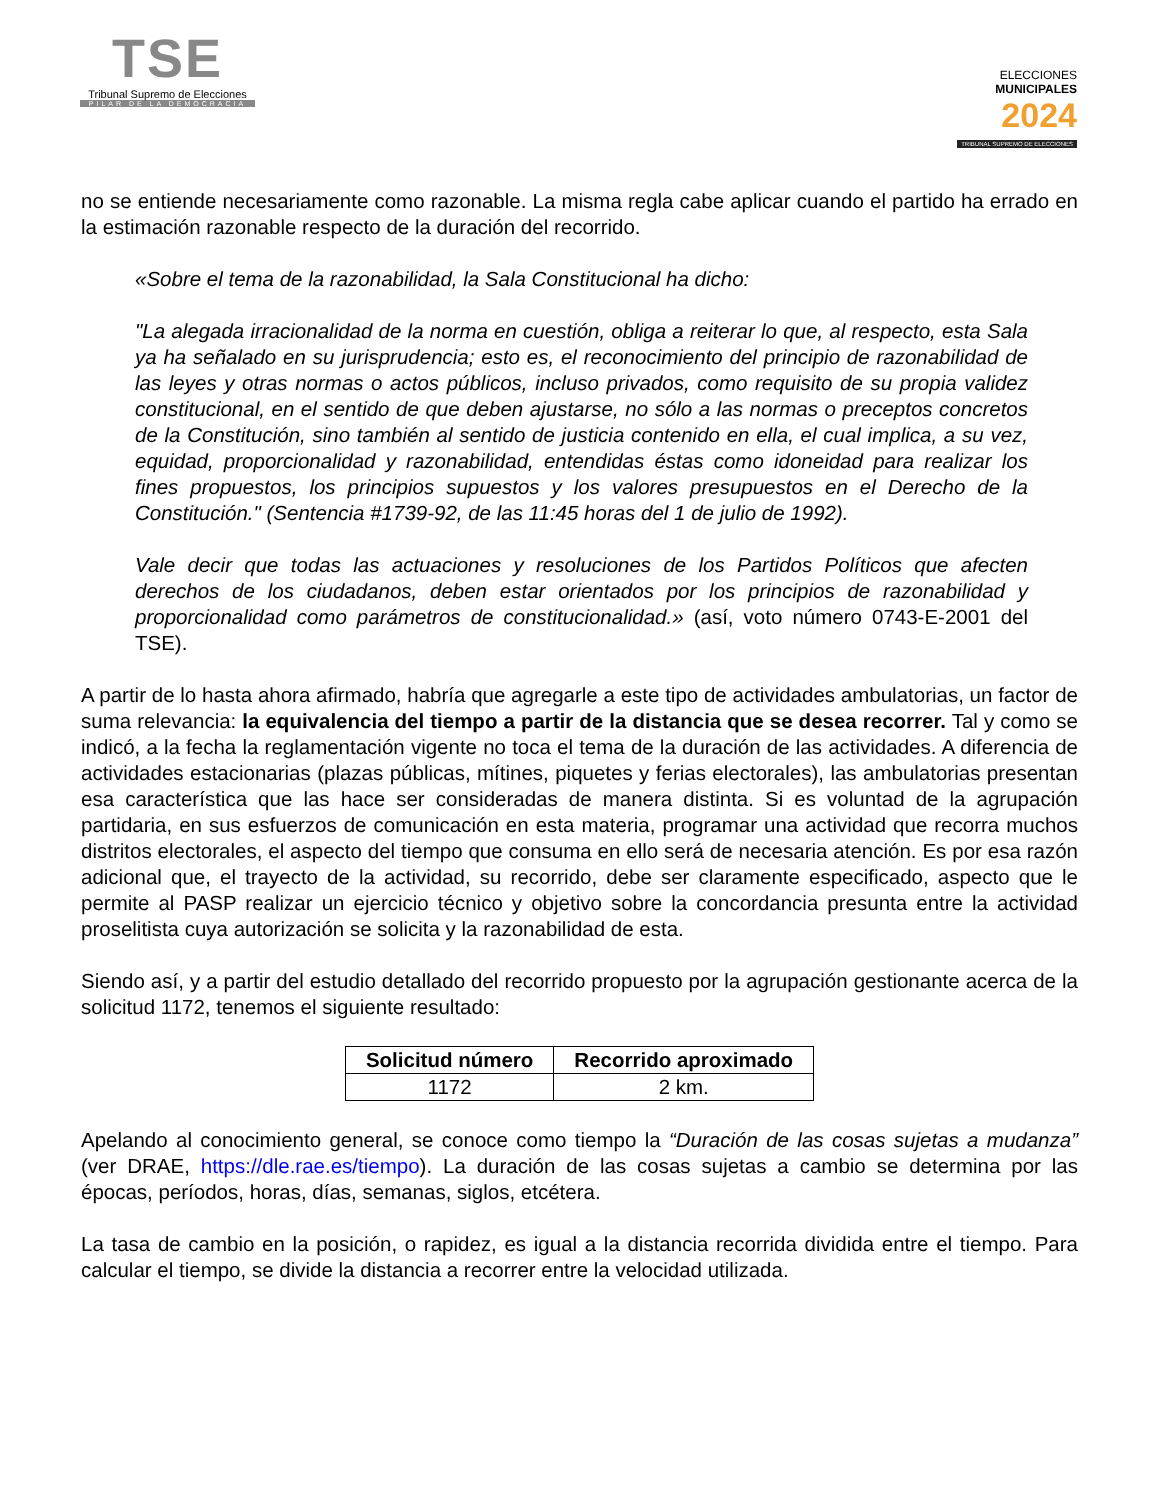TSE
Tribunal Supremo de Elecciones
PILAR DE LA DEMOCRACIA
ELECCIONES
MUNICIPALES
2024
TRIBUNAL SUPREMO DE ELECCIONES
no se entiende necesariamente como razonable. La misma regla cabe aplicar cuando el partido ha errado en la estimación razonable respecto de la duración del recorrido.
«Sobre el tema de la razonabilidad, la Sala Constitucional ha dicho:
"La alegada irracionalidad de la norma en cuestión, obliga a reiterar lo que, al respecto, esta Sala ya ha señalado en su jurisprudencia; esto es, el reconocimiento del principio de razonabilidad de las leyes y otras normas o actos públicos, incluso privados, como requisito de su propia validez constitucional, en el sentido de que deben ajustarse, no sólo a las normas o preceptos concretos de la Constitución, sino también al sentido de justicia contenido en ella, el cual implica, a su vez, equidad, proporcionalidad y razonabilidad, entendidas éstas como idoneidad para realizar los fines propuestos, los principios supuestos y los valores presupuestos en el Derecho de la Constitución." (Sentencia #1739-92, de las 11:45 horas del 1 de julio de 1992).
Vale decir que todas las actuaciones y resoluciones de los Partidos Políticos que afecten derechos de los ciudadanos, deben estar orientados por los principios de razonabilidad y proporcionalidad como parámetros de constitucionalidad.» (así, voto número 0743-E-2001 del TSE).
A partir de lo hasta ahora afirmado, habría que agregarle a este tipo de actividades ambulatorias, un factor de suma relevancia: la equivalencia del tiempo a partir de la distancia que se desea recorrer. Tal y como se indicó, a la fecha la reglamentación vigente no toca el tema de la duración de las actividades. A diferencia de actividades estacionarias (plazas públicas, mítines, piquetes y ferias electorales), las ambulatorias presentan esa característica que las hace ser consideradas de manera distinta. Si es voluntad de la agrupación partidaria, en sus esfuerzos de comunicación en esta materia, programar una actividad que recorra muchos distritos electorales, el aspecto del tiempo que consuma en ello será de necesaria atención. Es por esa razón adicional que, el trayecto de la actividad, su recorrido, debe ser claramente especificado, aspecto que le permite al PASP realizar un ejercicio técnico y objetivo sobre la concordancia presunta entre la actividad proselitista cuya autorización se solicita y la razonabilidad de esta.
Siendo así, y a partir del estudio detallado del recorrido propuesto por la agrupación gestionante acerca de la solicitud 1172, tenemos el siguiente resultado:
| Solicitud número | Recorrido aproximado |
| --- | --- |
| 1172 | 2 km. |
Apelando al conocimiento general, se conoce como tiempo la “Duración de las cosas sujetas a mudanza” (ver DRAE, https://dle.rae.es/tiempo). La duración de las cosas sujetas a cambio se determina por las épocas, períodos, horas, días, semanas, siglos, etcétera.
La tasa de cambio en la posición, o rapidez, es igual a la distancia recorrida dividida entre el tiempo. Para calcular el tiempo, se divide la distancia a recorrer entre la velocidad utilizada.